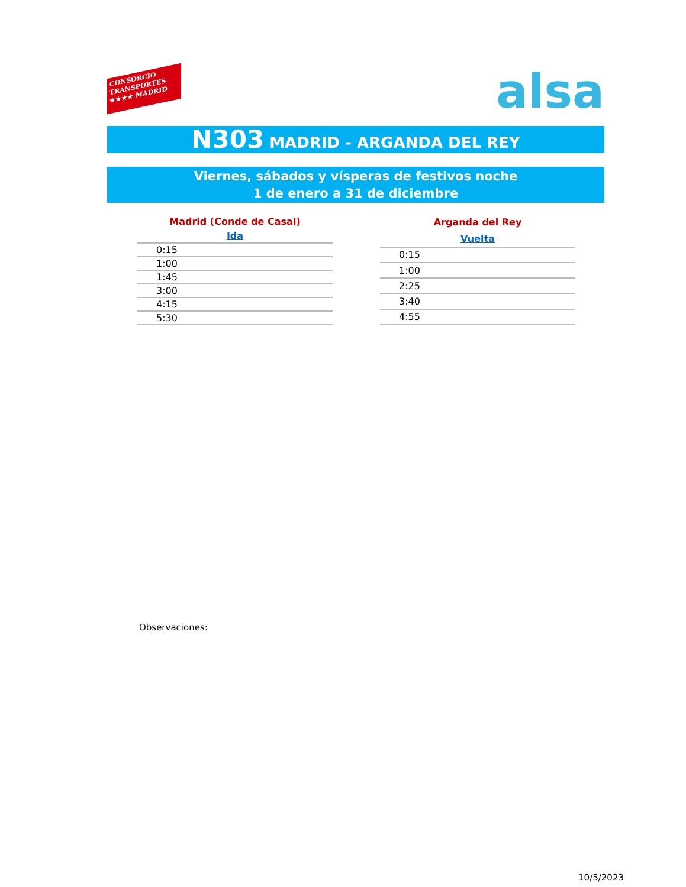CONSORCIO
TRANSPORTES
★★★★ MADRID
alsa
N303 MADRID - ARGANDA DEL REY
Viernes, sábados y vísperas de festivos noche
1 de enero a 31 de diciembre
| Madrid (Conde de Casal) |
| --- |
| Ida |
| 0:15 |
| 1:00 |
| 1:45 |
| 3:00 |
| 4:15 |
| 5:30 |
| Arganda del Rey |
| --- |
| Vuelta |
| 0:15 |
| 1:00 |
| 2:25 |
| 3:40 |
| 4:55 |
Observaciones:
10/5/2023